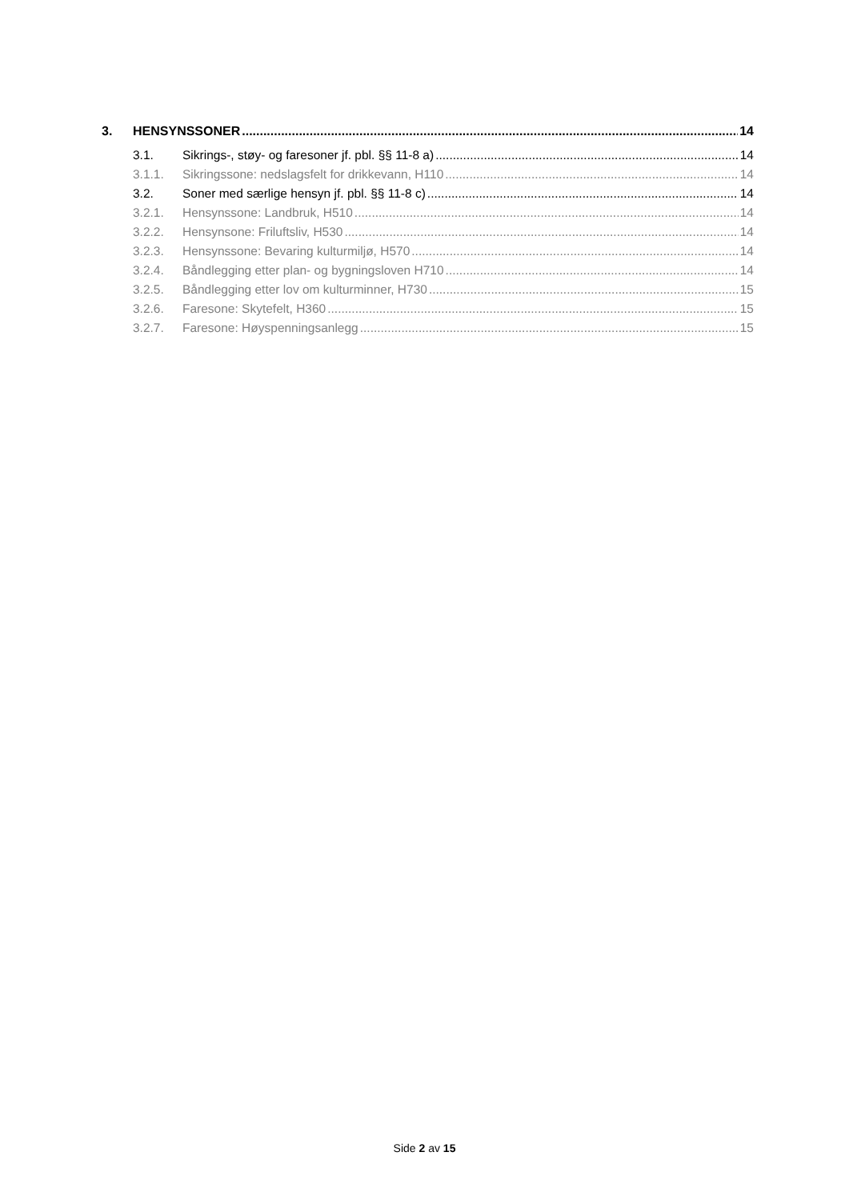3. HENSYNSSONER 14
3.1. Sikrings-, støy- og faresoner jf. pbl. §§ 11-8 a) 14
3.1.1. Sikringssone: nedslagsfelt for drikkevann, H110 14
3.2. Soner med særlige hensyn jf. pbl. §§ 11-8 c) 14
3.2.1. Hensynssone: Landbruk, H510 14
3.2.2. Hensynsone: Friluftsliv, H530 14
3.2.3. Hensynssone: Bevaring kulturmiljø, H570 14
3.2.4. Båndlegging etter plan- og bygningsloven H710 14
3.2.5. Båndlegging etter lov om kulturminner, H730 15
3.2.6. Faresone: Skytefelt, H360 15
3.2.7. Faresone: Høyspenningsanlegg 15
Side 2 av 15